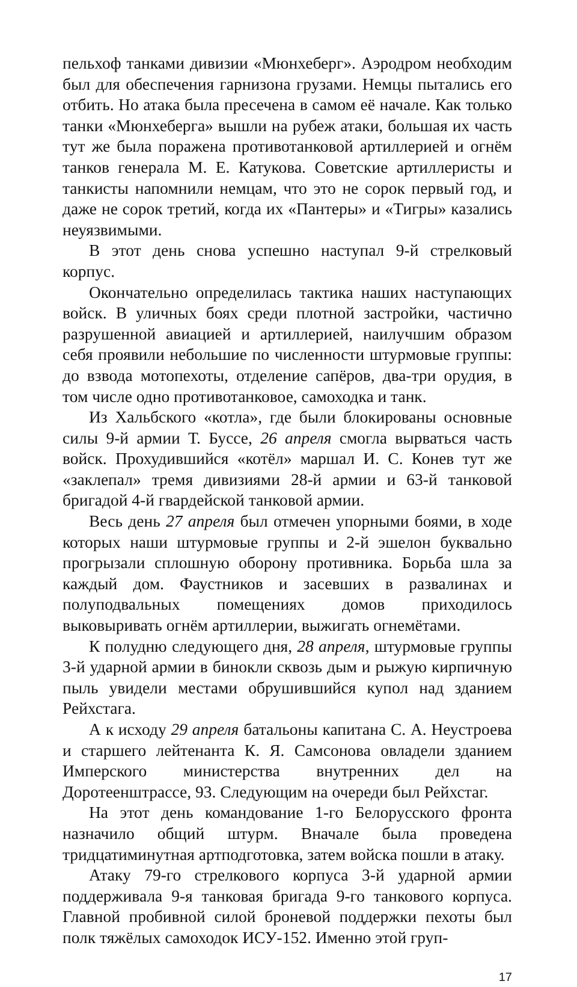пельхоф танками дивизии «Мюнхеберг». Аэродром необходим был для обеспечения гарнизона грузами. Немцы пытались его отбить. Но атака была пресечена в самом её начале. Как только танки «Мюнхеберга» вышли на рубеж атаки, большая их часть тут же была поражена противотанковой артиллерией и огнём танков генерала М. Е. Катукова. Советские артиллеристы и танкисты напомнили немцам, что это не сорок первый год, и даже не сорок третий, когда их «Пантеры» и «Тигры» казались неуязвимыми.
В этот день снова успешно наступал 9-й стрелковый корпус.
Окончательно определилась тактика наших наступающих войск. В уличных боях среди плотной застройки, частично разрушенной авиацией и артиллерией, наилучшим образом себя проявили небольшие по численности штурмовые группы: до взвода мотопехоты, отделение сапёров, два-три орудия, в том числе одно противотанковое, самоходка и танк.
Из Хальбского «котла», где были блокированы основные силы 9-й армии Т. Буссе, 26 апреля смогла вырваться часть войск. Прохудившийся «котёл» маршал И. С. Конев тут же «заклепал» тремя дивизиями 28-й армии и 63-й танковой бригадой 4-й гвардейской танковой армии.
Весь день 27 апреля был отмечен упорными боями, в ходе которых наши штурмовые группы и 2-й эшелон буквально прогрызали сплошную оборону противника. Борьба шла за каждый дом. Фаустников и засевших в развалинах и полуподвальных помещениях домов приходилось выковыривать огнём артиллерии, выжигать огнемётами.
К полудню следующего дня, 28 апреля, штурмовые группы 3-й ударной армии в бинокли сквозь дым и рыжую кирпичную пыль увидели местами обрушившийся купол над зданием Рейхстага.
А к исходу 29 апреля батальоны капитана С. А. Неустроева и старшего лейтенанта К. Я. Самсонова овладели зданием Имперского министерства внутренних дел на Доротеенштрассе, 93. Следующим на очереди был Рейхстаг.
На этот день командование 1-го Белорусского фронта назначило общий штурм. Вначале была проведена тридцатиминутная артподготовка, затем войска пошли в атаку.
Атаку 79-го стрелкового корпуса 3-й ударной армии поддерживала 9-я танковая бригада 9-го танкового корпуса. Главной пробивной силой броневой поддержки пехоты был полк тяжёлых самоходок ИСУ-152. Именно этой груп-
17